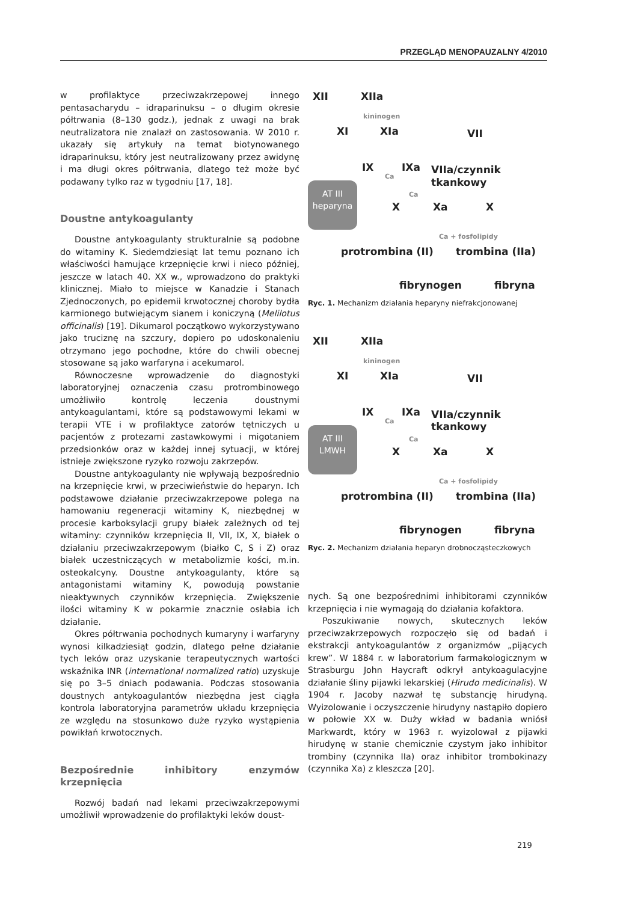PRZEGLĄD MENOPAUZALNY 4/2010
w profilaktyce przeciwzakrzepowej innego pentasacharydu – idraparinuksu – o długim okresie półtrwania (8–130 godz.), jednak z uwagi na brak neutralizatora nie znalazł on zastosowania. W 2010 r. ukazały się artykuły na temat biotynowanego idraparinuksu, który jest neutralizowany przez awidynę i ma długi okres półtrwania, dlatego też może być podawany tylko raz w tygodniu [17, 18].
Doustne antykoagulanty
Doustne antykoagulanty strukturalnie są podobne do witaminy K. Siedemdziesiąt lat temu poznano ich właściwości hamujące krzepnięcie krwi i nieco później, jeszcze w latach 40. XX w., wprowadzono do praktyki klinicznej. Miało to miejsce w Kanadzie i Stanach Zjednoczonych, po epidemii krwotocznej choroby bydła karmionego butwiejącym sianem i koniczyną (Melilotus officinalis) [19]. Dikumarol początkowo wykorzystywano jako truciznę na szczury, dopiero po udoskonaleniu otrzymano jego pochodne, które do chwili obecnej stosowane są jako warfaryna i acekumarol.
Równoczesne wprowadzenie do diagnostyki laboratoryjnej oznaczenia czasu protrombinowego umożliwiło kontrolę leczenia doustnymi antykoagulantami, które są podstawowymi lekami w terapii VTE i w profilaktyce zatorów tętniczych u pacjentów z protezami zastawkowymi i migotaniem przedsionków oraz w każdej innej sytuacji, w której istnieje zwiększone ryzyko rozwoju zakrzepów.
Doustne antykoagulanty nie wpływają bezpośrednio na krzepnięcie krwi, w przeciwieństwie do heparyn. Ich podstawowe działanie przeciwzakrzepowe polega na hamowaniu regeneracji witaminy K, niezbędnej w procesie karboksylacji grupy białek zależnych od tej witaminy: czynników krzepnięcia II, VII, IX, X, białek o działaniu przeciwzakrzepowym (białko C, S i Z) oraz białek uczestniczących w metabolizmie kości, m.in. osteokalcyny. Doustne antykoagulanty, które są antagonistami witaminy K, powodują powstanie nieaktywnych czynników krzepnięcia. Zwiększenie ilości witaminy K w pokarmie znacznie osłabia ich działanie.
Okres półtrwania pochodnych kumaryny i warfaryny wynosi kilkadziesiąt godzin, dlatego pełne działanie tych leków oraz uzyskanie terapeutycznych wartości wskaźnika INR (international normalized ratio) uzyskuje się po 3–5 dniach podawania. Podczas stosowania doustnych antykoagulantów niezbędna jest ciągła kontrola laboratoryjna parametrów układu krzepnięcia ze względu na stosunkowo duże ryzyko wystąpienia powikłań krwotocznych.
Bezpośrednie inhibitory enzymów krzepnięcia
Rozwój badań nad lekami przeciwzakrzepowymi umożliwił wprowadzenie do profilaktyki leków doust-
XII XIIa
kininogen
XI XIa VII
IX
Ca
IXa VIIa/czynnik tkankowy
Ca
AT III
heparyna
X Xa X
Ca + fosfolipidy
protrombina (II) trombina (IIa)
fibrynogen fibryna
Ryc. 1. Mechanizm działania heparyny niefrakcjonowanej
XII XIIa
kininogen
XI XIa VII
IX
Ca
IXa VIIa/czynnik tkankowy
Ca
AT III
LMWH
X Xa X
Ca + fosfolipidy
protrombina (II) trombina (IIa)
fibrynogen fibryna
Ryc. 2. Mechanizm działania heparyn drobnocząsteczkowych
nych. Są one bezpośrednimi inhibitorami czynników krzepnięcia i nie wymagają do działania kofaktora.
Poszukiwanie nowych, skutecznych leków przeciwzakrzepowych rozpoczęło się od badań i ekstrakcji antykoagulantów z organizmów „pijących krew”. W 1884 r. w laboratorium farmakologicznym w Strasburgu John Haycraft odkrył antykoagulacyjne działanie śliny pijawki lekarskiej (Hirudo medicinalis). W 1904 r. Jacoby nazwał tę substancję hirudyną. Wyizolowanie i oczyszczenie hirudyny nastąpiło dopiero w połowie XX w. Duży wkład w badania wniósł Markwardt, który w 1963 r. wyizolował z pijawki hirudynę w stanie chemicznie czystym jako inhibitor trombiny (czynnika IIa) oraz inhibitor trombokinazy (czynnika Xa) z kleszcza [20].
219